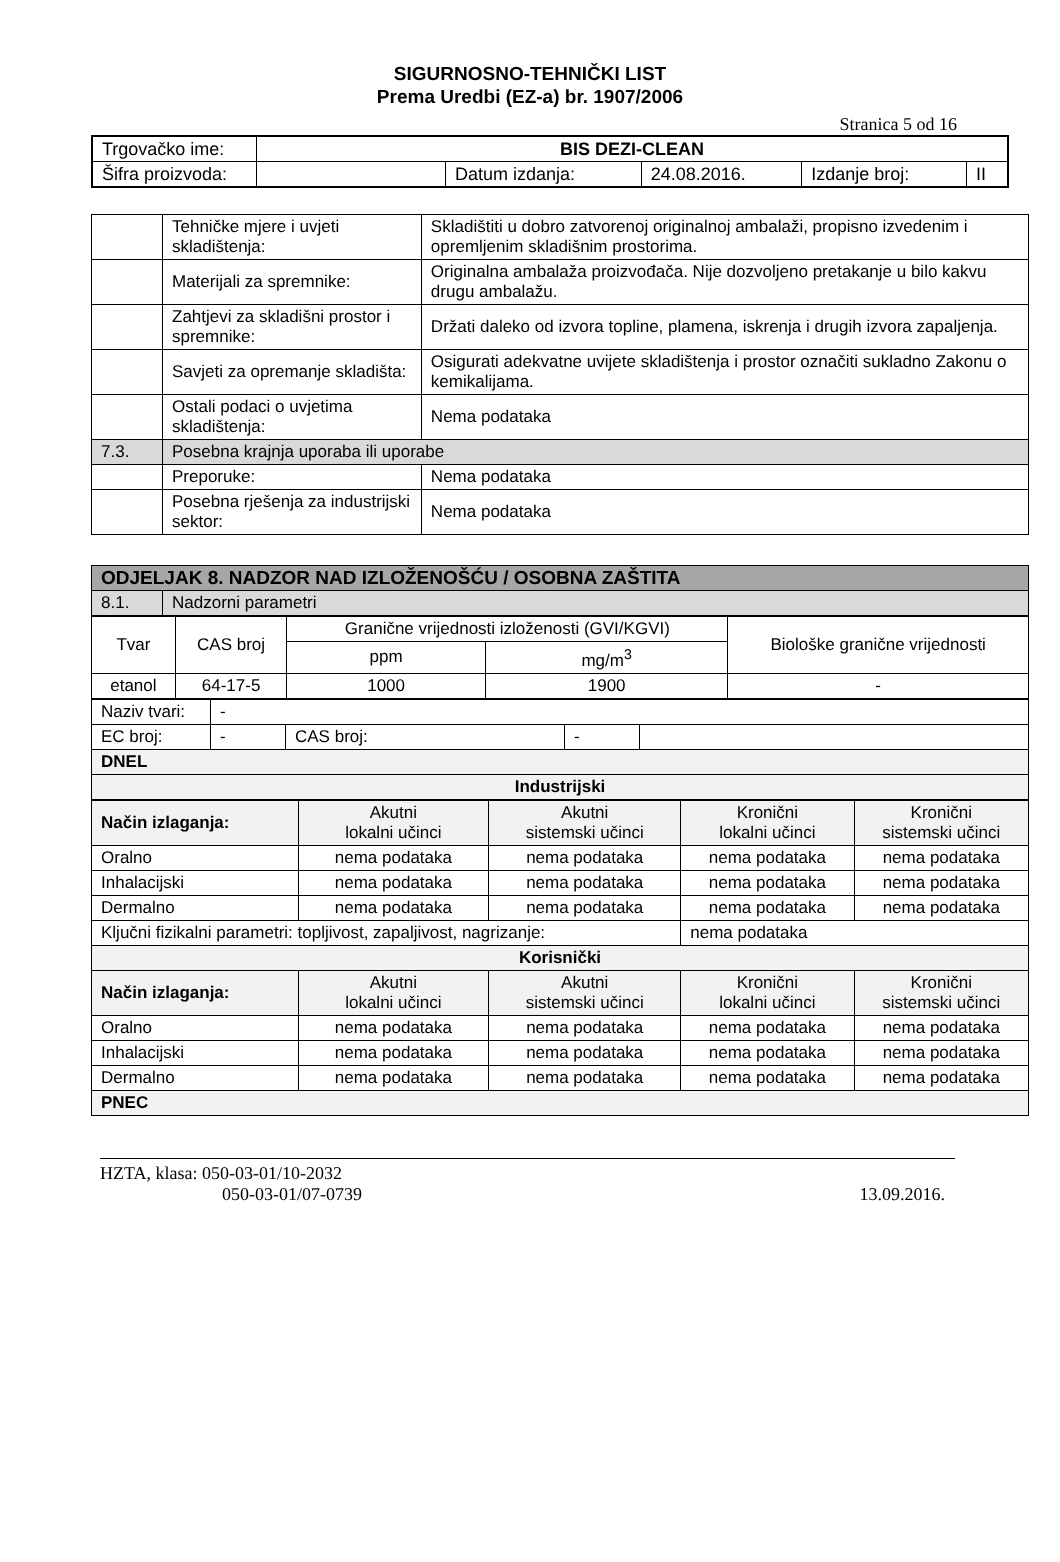SIGURNOSNO-TEHNIČKI LIST
Prema Uredbi (EZ-a) br. 1907/2006
Stranica 5 od 16
| Trgovačko ime: | BIS DEZI-CLEAN | | | | |
| Šifra proizvoda: | | Datum izdanja: | 24.08.2016. | Izdanje broj: | II |
| | Tehničke mjere i uvjeti skladištenja: | Skladištiti u dobro zatvorenoj originalnoj ambalaži, propisno izvedenim i opremljenim skladišnim prostorima. |
| | Materijali za spremnike: | Originalna ambalaža proizvođača. Nije dozvoljeno pretakanje u bilo kakvu drugu ambalažu. |
| | Zahtjevi za skladišni prostor i spremnike: | Držati daleko od izvora topline, plamena, iskrenja i drugih izvora zapaljenja. |
| | Savjeti za opremanje skladišta: | Osigurati adekvatne uvijete skladištenja i prostor označiti sukladno Zakonu o kemikalijama. |
| | Ostali podaci o uvjetima skladištenja: | Nema podataka |
| 7.3. | Posebna krajnja uporaba ili uporabe | |
| | Preporuke: | Nema podataka |
| | Posebna rješenja za industrijski sektor: | Nema podataka |
| ODJELJAK 8. NADZOR NAD IZLOŽENOŠĆU / OSOBNA ZAŠTITA | |
| 8.1. | Nadzorni parametri |
| Tvar | CAS broj | Granične vrijednosti izloženosti (GVI/KGVI) | | Biološke granične vrijednosti |
| | | ppm | mg/m<sup>3</sup> | |
| etanol | 64-17-5 | 1000 | 1900 | - |
| Naziv tvari: | - | | | |
| EC broj: | - | CAS broj: | - | |
| DNEL | | | | |
| Industrijski | | | | |
| Način izlaganja: | Akutni lokalni učinci | Akutni sistemski učinci | Kronični lokalni učinci | Kronični sistemski učinci |
| Oralno | nema podataka | nema podataka | nema podataka | nema podataka |
| Inhalacijski | nema podataka | nema podataka | nema podataka | nema podataka |
| Dermalno | nema podataka | nema podataka | nema podataka | nema podataka |
| Ključni fizikalni parametri: topljivost, zapaljivost, nagrizanje: | | | nema podataka | |
| Korisnički | | | | |
| Način izlaganja: | Akutni lokalni učinci | Akutni sistemski učinci | Kronični lokalni učinci | Kronični sistemski učinci |
| Oralno | nema podataka | nema podataka | nema podataka | nema podataka |
| Inhalacijski | nema podataka | nema podataka | nema podataka | nema podataka |
| Dermalno | nema podataka | nema podataka | nema podataka | nema podataka |
| PNEC | | | | |
HZTA, klasa: 050-03-01/10-2032
050-03-01/07-0739 13.09.2016.